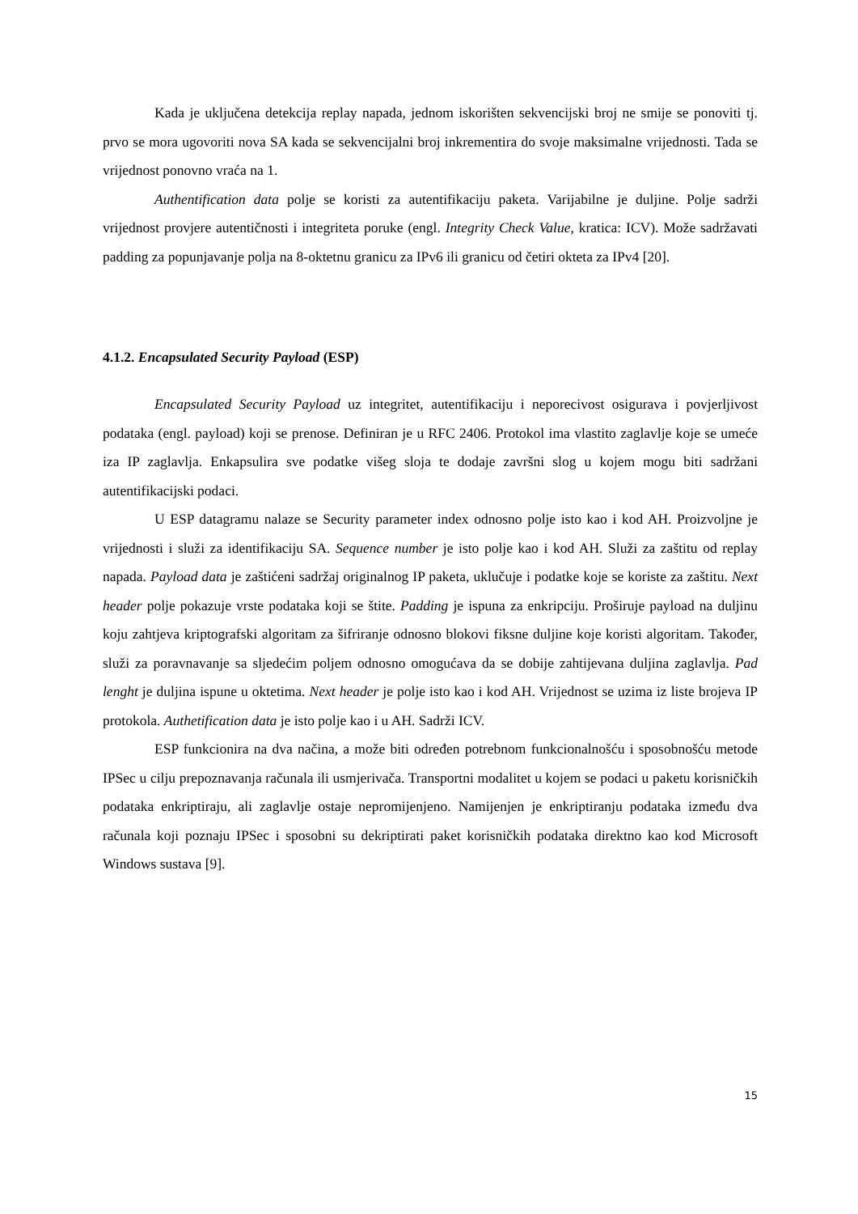Kada je uključena detekcija replay napada, jednom iskorišten sekvencijski broj ne smije se ponoviti tj. prvo se mora ugovoriti nova SA kada se sekvencijalni broj inkrementira do svoje maksimalne vrijednosti. Tada se vrijednost ponovno vraća na 1.
Authentification data polje se koristi za autentifikaciju paketa. Varijabilne je duljine. Polje sadrži vrijednost provjere autentičnosti i integriteta poruke (engl. Integrity Check Value, kratica: ICV). Može sadržavati padding za popunjavanje polja na 8-oktetnu granicu za IPv6 ili granicu od četiri okteta za IPv4 [20].
4.1.2. Encapsulated Security Payload (ESP)
Encapsulated Security Payload uz integritet, autentifikaciju i neporecivost osigurava i povjerljivost podataka (engl. payload) koji se prenose. Definiran je u RFC 2406. Protokol ima vlastito zaglavlje koje se umeće iza IP zaglavlja. Enkapsulira sve podatke višeg sloja te dodaje završni slog u kojem mogu biti sadržani autentifikacijski podaci.
U ESP datagramu nalaze se Security parameter index odnosno polje isto kao i kod AH. Proizvoljne je vrijednosti i služi za identifikaciju SA. Sequence number je isto polje kao i kod AH. Služi za zaštitu od replay napada. Payload data je zaštićeni sadržaj originalnog IP paketa, uklučuje i podatke koje se koriste za zaštitu. Next header polje pokazuje vrste podataka koji se štite. Padding je ispuna za enkripciju. Proširuje payload na duljinu koju zahtjeva kriptografski algoritam za šifriranje odnosno blokovi fiksne duljine koje koristi algoritam. Također, služi za poravnavanje sa sljedećim poljem odnosno omogućava da se dobije zahtijevana duljina zaglavlja. Pad lenght je duljina ispune u oktetima. Next header je polje isto kao i kod AH. Vrijednost se uzima iz liste brojeva IP protokola. Authetification data je isto polje kao i u AH. Sadrži ICV.
ESP funkcionira na dva načina, a može biti određen potrebnom funkcionalnošću i sposobnošću metode IPSec u cilju prepoznavanja računala ili usmjerivača. Transportni modalitet u kojem se podaci u paketu korisničkih podataka enkriptiraju, ali zaglavlje ostaje nepromijenjeno. Namijenjen je enkriptiranju podataka između dva računala koji poznaju IPSec i sposobni su dekriptirati paket korisničkih podataka direktno kao kod Microsoft Windows sustava [9].
15